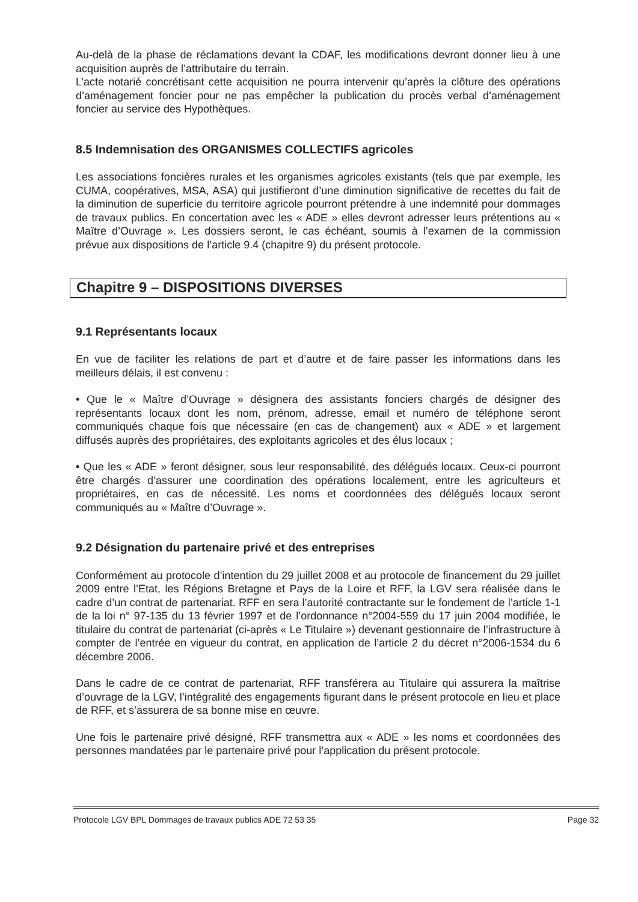Au-delà de la phase de réclamations devant la CDAF, les modifications devront donner lieu à une acquisition auprès de l’attributaire du terrain.
L’acte notarié concrétisant cette acquisition ne pourra intervenir qu’après la clôture des opérations d’aménagement foncier pour ne pas empêcher la publication du procès verbal d’aménagement foncier au service des Hypothèques.
8.5 Indemnisation des ORGANISMES COLLECTIFS agricoles
Les associations foncières rurales et les organismes agricoles existants (tels que par exemple, les CUMA, coopératives, MSA, ASA) qui justifieront d’une diminution significative de recettes du fait de la diminution de superficie du territoire agricole pourront prétendre à une indemnité pour dommages de travaux publics. En concertation avec les « ADE » elles devront adresser leurs prétentions au « Maître d’Ouvrage ». Les dossiers seront, le cas échéant, soumis à l’examen de la commission prévue aux dispositions de l’article 9.4 (chapitre 9) du présent protocole.
Chapitre 9 – DISPOSITIONS DIVERSES
9.1 Représentants locaux
En vue de faciliter les relations de part et d’autre et de faire passer les informations dans les meilleurs délais, il est convenu :
• Que le « Maître d’Ouvrage » désignera des assistants fonciers chargés de désigner des représentants locaux dont les nom, prénom, adresse, email et numéro de téléphone seront communiqués chaque fois que nécessaire (en cas de changement) aux « ADE » et largement diffusés auprès des propriétaires, des exploitants agricoles et des élus locaux ;
• Que les « ADE » feront désigner, sous leur responsabilité, des délégués locaux. Ceux-ci pourront être chargés d’assurer une coordination des opérations localement, entre les agriculteurs et propriétaires, en cas de nécessité. Les noms et coordonnées des délégués locaux seront communiqués au « Maître d’Ouvrage ».
9.2 Désignation du partenaire privé et des entreprises
Conformément au protocole d’intention du 29 juillet 2008 et au protocole de financement du 29 juillet 2009 entre l’Etat, les Régions Bretagne et Pays de la Loire et RFF, la LGV sera réalisée dans le cadre d’un contrat de partenariat. RFF en sera l’autorité contractante sur le fondement de l’article 1-1 de la loi n° 97-135 du 13 février 1997 et de l’ordonnance n°2004-559 du 17 juin 2004 modifiée, le titulaire du contrat de partenariat (ci-après « Le Titulaire ») devenant gestionnaire de l’infrastructure à compter de l’entrée en vigueur du contrat, en application de l’article 2 du décret n°2006-1534 du 6 décembre 2006.
Dans le cadre de ce contrat de partenariat, RFF transférera au Titulaire qui assurera la maîtrise d’ouvrage de la LGV, l’intégralité des engagements figurant dans le présent protocole en lieu et place de RFF, et s’assurera de sa bonne mise en œuvre.
Une fois le partenaire privé désigné, RFF transmettra aux « ADE » les noms et coordonnées des personnes mandatées par le partenaire privé pour l’application du présent protocole.
Protocole LGV BPL Dommages de travaux publics ADE 72 53 35 Page 32